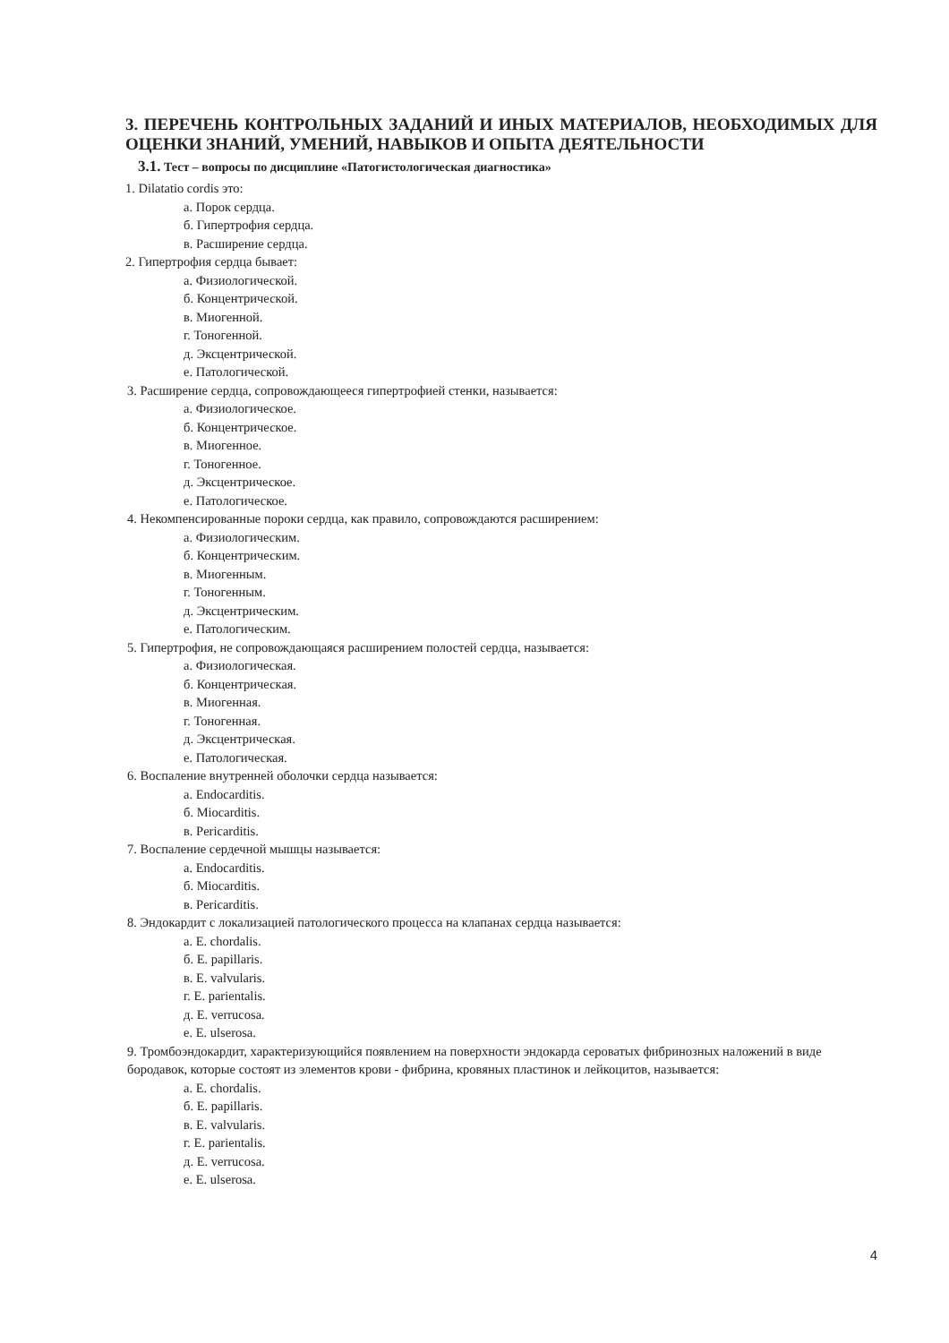3. ПЕРЕЧЕНЬ КОНТРОЛЬНЫХ ЗАДАНИЙ И ИНЫХ МАТЕРИАЛОВ, НЕОБХОДИМЫХ ДЛЯ ОЦЕНКИ ЗНАНИЙ, УМЕНИЙ, НАВЫКОВ И ОПЫТА ДЕЯТЕЛЬНОСТИ
3.1. Тест – вопросы по дисциплине «Патогистологическая диагностика»
1. Dilatatio cordis это:
а. Порок сердца.
б. Гипертрофия сердца.
в. Расширение сердца.
2. Гипертрофия сердца бывает:
а. Физиологической.
б. Концентрической.
в. Миогенной.
г. Тоногенной.
д. Эксцентрической.
е. Патологической.
3. Расширение сердца, сопровождающееся гипертрофией стенки, называется:
а. Физиологическое.
б. Концентрическое.
в. Миогенное.
г. Тоногенное.
д. Эксцентрическое.
е. Патологическое.
4. Некомпенсированные пороки сердца, как правило, сопровождаются расширением:
а. Физиологическим.
б. Концентрическим.
в. Миогенным.
г. Тоногенным.
д. Эксцентрическим.
е. Патологическим.
5. Гипертрофия, не сопровождающаяся расширением полостей сердца, называется:
а. Физиологическая.
б. Концентрическая.
в. Миогенная.
г. Тоногенная.
д. Эксцентрическая.
е. Патологическая.
6. Воспаление внутренней оболочки сердца называется:
а. Endocarditis.
б. Miocarditis.
в. Pericarditis.
7. Воспаление сердечной мышцы называется:
а. Endocarditis.
б. Miocarditis.
в. Pericarditis.
8. Эндокардит с локализацией патологического процесса на клапанах сердца называется:
а. E. chordalis.
б. E. papillaris.
в. E. valvularis.
г. E. parientalis.
д. E. verrucosa.
е. E. ulserosa.
9. Тромбоэндокардит, характеризующийся появлением на поверхности эндокарда сероватых фибринозных наложений в виде бородавок, которые состоят из элементов крови - фибрина, кровяных пластинок и лейкоцитов, называется:
а. E. chordalis.
б. E. papillaris.
в. E. valvularis.
г. E. parientalis.
д. E. verrucosa.
е. E. ulserosa.
4